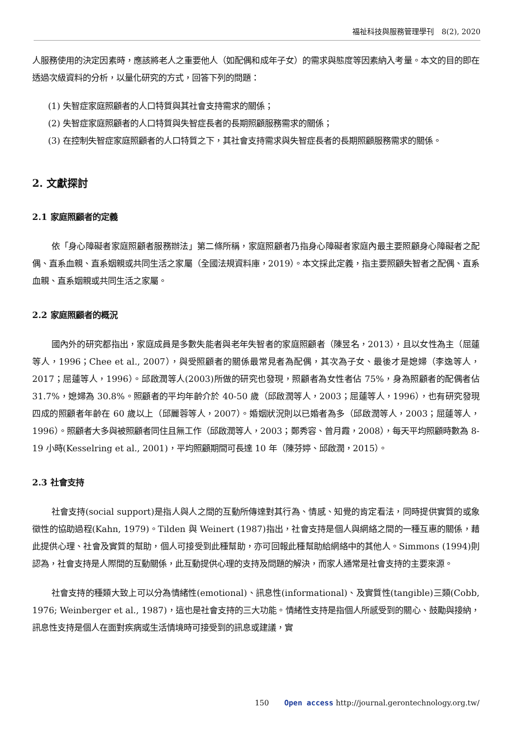福祉科技與服務管理學刊　8(2), 2020
人服務使用的決定因素時，應該將老人之重要他人（如配偶和成年子女）的需求與態度等因素納入考量。本文的目的即在透過次級資料的分析，以量化研究的方式，回答下列的問題：
(1) 失智症家庭照顧者的人口特質與其社會支持需求的關係；
(2) 失智症家庭照顧者的人口特質與失智症長者的長期照顧服務需求的關係；
(3) 在控制失智症家庭照顧者的人口特質之下，其社會支持需求與失智症長者的長期照顧服務需求的關係。
2. 文獻探討
2.1 家庭照顧者的定義
依「身心障礙者家庭照顧者服務辦法」第二條所稱，家庭照顧者乃指身心障礙者家庭內最主要照顧身心障礙者之配偶、直系血親、直系姻親或共同生活之家屬（全國法規資料庫，2019）。本文採此定義，指主要照顧失智者之配偶、直系血親、直系姻親或共同生活之家屬。
2.2 家庭照顧者的概況
國內外的研究都指出，家庭成員是多數失能者與老年失智者的家庭照顧者（陳昱名，2013），且以女性為主（屈蓮等人，1996；Chee et al., 2007），與受照顧者的關係最常見者為配偶，其次為子女、最後才是媳婦（李逸等人，2017；屈蓮等人，1996）。邱啟潤等人(2003)所做的研究也發現，照顧者為女性者佔 75%，身為照顧者的配偶者佔 31.7%，媳婦為 30.8%。照顧者的平均年齡介於 40-50 歲（邱啟潤等人，2003；屈蓮等人，1996），也有研究發現四成的照顧者年齡在 60 歲以上（邱麗蓉等人，2007）。婚姻狀況則以已婚者為多（邱啟潤等人，2003；屈蓮等人，1996）。照顧者大多與被照顧者同住且無工作（邱啟潤等人，2003；鄭秀容、曾月霞，2008），每天平均照顧時數為 8-19 小時(Kesselring et al., 2001)，平均照顧期間可長達 10 年（陳芬婷、邱啟潤，2015）。
2.3 社會支持
社會支持(social support)是指人與人之間的互動所傳達對其行為、情感、知覺的肯定看法，同時提供實質的或象徵性的協助過程(Kahn, 1979)。Tilden 與 Weinert (1987)指出，社會支持是個人與網絡之間的一種互惠的關係，藉此提供心理、社會及實質的幫助，個人可接受到此種幫助，亦可回報此種幫助給網絡中的其他人。Simmons (1994)則認為，社會支持是人際間的互動關係，此互動提供心理的支持及問題的解決，而家人通常是社會支持的主要來源。
社會支持的種類大致上可以分為情緒性(emotional)、訊息性(informational)、及實質性(tangible)三類(Cobb, 1976; Weinberger et al., 1987)，這也是社會支持的三大功能。情緒性支持是指個人所感受到的關心、鼓勵與接納，訊息性支持是個人在面對疾病或生活情境時可接受到的訊息或建議，實
150 Open access http://journal.gerontechnology.org.tw/